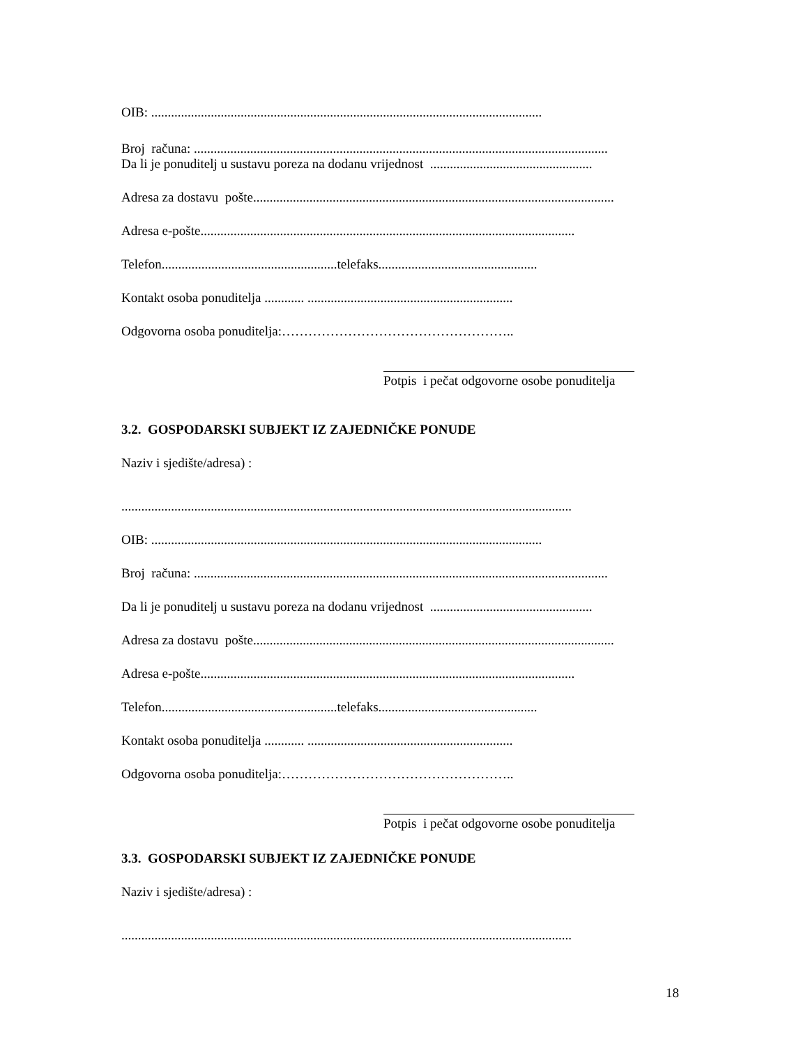OIB: ......................................................................................................................
Broj računa: .............................................................................................................................
Da li je ponuditelj u sustavu poreza na dodanu vrijednost .................................................
Adresa za dostavu pošte.............................................................................................................
Adresa e-pošte.................................................................................................................
Telefon.....................................................telefaks................................................
Kontakt osoba ponuditelja ............ ..............................................................
Odgovorna osoba ponuditelja:……………………………………………..
Potpis i pečat odgovorne osobe ponuditelja
3.2. GOSPODARSKI SUBJEKT IZ ZAJEDNIČKE PONUDE
Naziv i sjedište/adresa) :
........................................................................................................................................
OIB: ......................................................................................................................
Broj računa: .............................................................................................................................
Da li je ponuditelj u sustavu poreza na dodanu vrijednost .................................................
Adresa za dostavu pošte.............................................................................................................
Adresa e-pošte.................................................................................................................
Telefon.....................................................telefaks................................................
Kontakt osoba ponuditelja ............ ..............................................................
Odgovorna osoba ponuditelja:……………………………………………..
Potpis i pečat odgovorne osobe ponuditelja
3.3. GOSPODARSKI SUBJEKT IZ ZAJEDNIČKE PONUDE
Naziv i sjedište/adresa) :
........................................................................................................................................
18